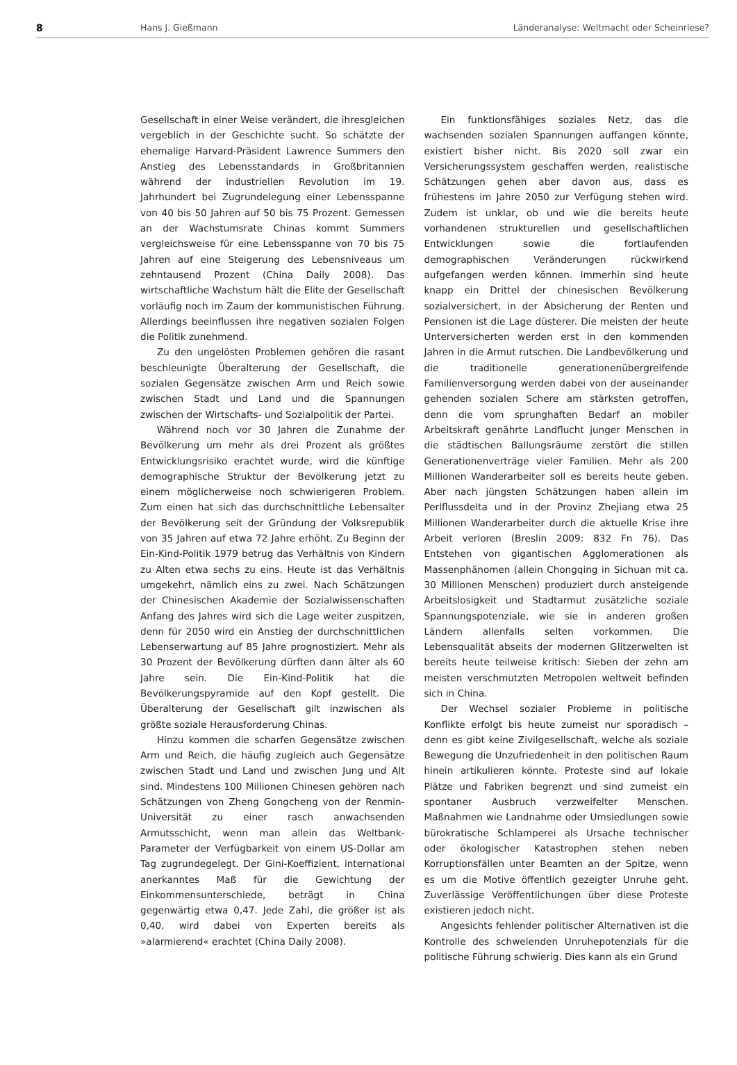8 Hans J. Gießmann Länderanalyse: Weltmacht oder Scheinriese?
Gesellschaft in einer Weise verändert, die ihresgleichen vergeblich in der Geschichte sucht. So schätzte der ehemalige Harvard-Präsident Lawrence Summers den Anstieg des Lebensstandards in Großbritannien während der industriellen Revolution im 19. Jahrhundert bei Zugrundelegung einer Lebensspanne von 40 bis 50 Jahren auf 50 bis 75 Prozent. Gemessen an der Wachstumsrate Chinas kommt Summers vergleichsweise für eine Lebensspanne von 70 bis 75 Jahren auf eine Steigerung des Lebensniveaus um zehntausend Prozent (China Daily 2008). Das wirtschaftliche Wachstum hält die Elite der Gesellschaft vorläufig noch im Zaum der kommunistischen Führung. Allerdings beeinflussen ihre negativen sozialen Folgen die Politik zunehmend.
Zu den ungelösten Problemen gehören die rasant beschleunigte Überalterung der Gesellschaft, die sozialen Gegensätze zwischen Arm und Reich sowie zwischen Stadt und Land und die Spannungen zwischen der Wirtschafts- und Sozialpolitik der Partei.
Während noch vor 30 Jahren die Zunahme der Bevölkerung um mehr als drei Prozent als größtes Entwicklungsrisiko erachtet wurde, wird die künftige demographische Struktur der Bevölkerung jetzt zu einem möglicherweise noch schwierigeren Problem. Zum einen hat sich das durchschnittliche Lebensalter der Bevölkerung seit der Gründung der Volksrepublik von 35 Jahren auf etwa 72 Jahre erhöht. Zu Beginn der Ein-Kind-Politik 1979 betrug das Verhältnis von Kindern zu Alten etwa sechs zu eins. Heute ist das Verhältnis umgekehrt, nämlich eins zu zwei. Nach Schätzungen der Chinesischen Akademie der Sozialwissenschaften Anfang des Jahres wird sich die Lage weiter zuspitzen, denn für 2050 wird ein Anstieg der durchschnittlichen Lebenserwartung auf 85 Jahre prognostiziert. Mehr als 30 Prozent der Bevölkerung dürften dann älter als 60 Jahre sein. Die Ein-Kind-Politik hat die Bevölkerungspyramide auf den Kopf gestellt. Die Überalterung der Gesellschaft gilt inzwischen als größte soziale Herausforderung Chinas.
Hinzu kommen die scharfen Gegensätze zwischen Arm und Reich, die häufig zugleich auch Gegensätze zwischen Stadt und Land und zwischen Jung und Alt sind. Mindestens 100 Millionen Chinesen gehören nach Schätzungen von Zheng Gongcheng von der Renmin-Universität zu einer rasch anwachsenden Armutsschicht, wenn man allein das Weltbank-Parameter der Verfügbarkeit von einem US-Dollar am Tag zugrundegelegt. Der Gini-Koeffizient, international anerkanntes Maß für die Gewichtung der Einkommensunterschiede, beträgt in China gegenwärtig etwa 0,47. Jede Zahl, die größer ist als 0,40, wird dabei von Experten bereits als »alarmierend« erachtet (China Daily 2008).
Ein funktionsfähiges soziales Netz, das die wachsenden sozialen Spannungen auffangen könnte, existiert bisher nicht. Bis 2020 soll zwar ein Versicherungssystem geschaffen werden, realistische Schätzungen gehen aber davon aus, dass es frühestens im Jahre 2050 zur Verfügung stehen wird. Zudem ist unklar, ob und wie die bereits heute vorhandenen strukturellen und gesellschaftlichen Entwicklungen sowie die fortlaufenden demographischen Veränderungen rückwirkend aufgefangen werden können. Immerhin sind heute knapp ein Drittel der chinesischen Bevölkerung sozialversichert, in der Absicherung der Renten und Pensionen ist die Lage düsterer. Die meisten der heute Unterversicherten werden erst in den kommenden Jahren in die Armut rutschen. Die Landbevölkerung und die traditionelle generationenübergreifende Familienversorgung werden dabei von der auseinander gehenden sozialen Schere am stärksten getroffen, denn die vom sprunghaften Bedarf an mobiler Arbeitskraft genährte Landflucht junger Menschen in die städtischen Ballungsräume zerstört die stillen Generationenverträge vieler Familien. Mehr als 200 Millionen Wanderarbeiter soll es bereits heute geben. Aber nach jüngsten Schätzungen haben allein im Perlflussdelta und in der Provinz Zhejiang etwa 25 Millionen Wanderarbeiter durch die aktuelle Krise ihre Arbeit verloren (Breslin 2009: 832 Fn 76). Das Entstehen von gigantischen Agglomerationen als Massenphänomen (allein Chongqing in Sichuan mit ca. 30 Millionen Menschen) produziert durch ansteigende Arbeitslosigkeit und Stadtarmut zusätzliche soziale Spannungspotenziale, wie sie in anderen großen Ländern allenfalls selten vorkommen. Die Lebensqualität abseits der modernen Glitzerwelten ist bereits heute teilweise kritisch: Sieben der zehn am meisten verschmutzten Metropolen weltweit befinden sich in China.
Der Wechsel sozialer Probleme in politische Konflikte erfolgt bis heute zumeist nur sporadisch – denn es gibt keine Zivilgesellschaft, welche als soziale Bewegung die Unzufriedenheit in den politischen Raum hinein artikulieren könnte. Proteste sind auf lokale Plätze und Fabriken begrenzt und sind zumeist ein spontaner Ausbruch verzweifelter Menschen. Maßnahmen wie Landnahme oder Umsiedlungen sowie bürokratische Schlamperei als Ursache technischer oder ökologischer Katastrophen stehen neben Korruptionsfällen unter Beamten an der Spitze, wenn es um die Motive öffentlich gezeigter Unruhe geht. Zuverlässige Veröffentlichungen über diese Proteste existieren jedoch nicht.
Angesichts fehlender politischer Alternativen ist die Kontrolle des schwelenden Unruhepotenzials für die politische Führung schwierig. Dies kann als ein Grund